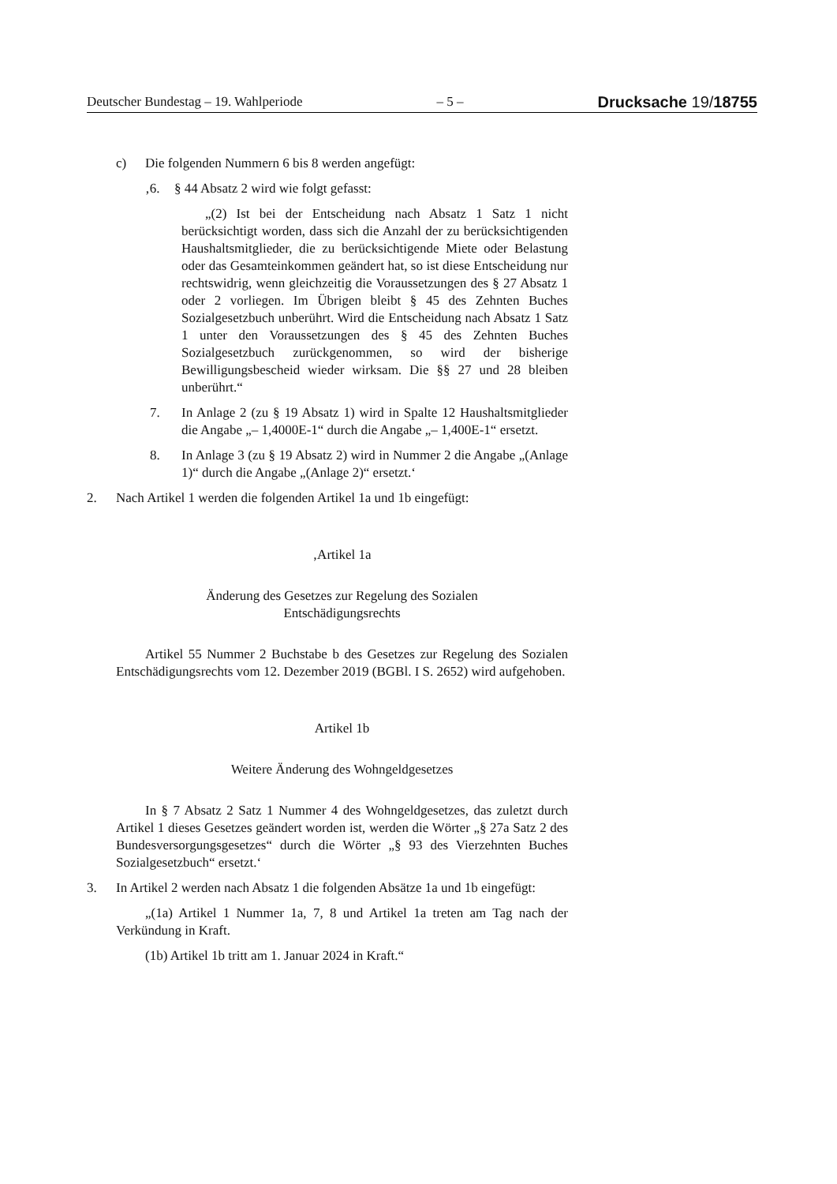Deutscher Bundestag – 19. Wahlperiode – 5 – Drucksache 19/18755
c) Die folgenden Nummern 6 bis 8 werden angefügt:
‚6. § 44 Absatz 2 wird wie folgt gefasst:
„(2) Ist bei der Entscheidung nach Absatz 1 Satz 1 nicht berücksichtigt worden, dass sich die Anzahl der zu berücksichtigenden Haushaltsmitglieder, die zu berücksichtigende Miete oder Belastung oder das Gesamteinkommen geändert hat, so ist diese Entscheidung nur rechtswidrig, wenn gleichzeitig die Voraussetzungen des § 27 Absatz 1 oder 2 vorliegen. Im Übrigen bleibt § 45 des Zehnten Buches Sozialgesetzbuch unberührt. Wird die Entscheidung nach Absatz 1 Satz 1 unter den Voraussetzungen des § 45 des Zehnten Buches Sozialgesetzbuch zurückgenommen, so wird der bisherige Bewilligungsbescheid wieder wirksam. Die §§ 27 und 28 bleiben unberührt.“
7. In Anlage 2 (zu § 19 Absatz 1) wird in Spalte 12 Haushaltsmitglieder die Angabe „– 1,4000E-1“ durch die Angabe „– 1,400E-1“ ersetzt.
8. In Anlage 3 (zu § 19 Absatz 2) wird in Nummer 2 die Angabe „(Anlage 1)“ durch die Angabe „(Anlage 2)“ ersetzt.‘
2. Nach Artikel 1 werden die folgenden Artikel 1a und 1b eingefügt:
‚Artikel 1a
Änderung des Gesetzes zur Regelung des Sozialen
Entschädigungsrechts
Artikel 55 Nummer 2 Buchstabe b des Gesetzes zur Regelung des Sozialen Entschädigungsrechts vom 12. Dezember 2019 (BGBl. I S. 2652) wird aufgehoben.
Artikel 1b
Weitere Änderung des Wohngeldgesetzes
In § 7 Absatz 2 Satz 1 Nummer 4 des Wohngeldgesetzes, das zuletzt durch Artikel 1 dieses Gesetzes geändert worden ist, werden die Wörter „§ 27a Satz 2 des Bundesversorgungsgesetzes“ durch die Wörter „§ 93 des Vierzehnten Buches Sozialgesetzbuch“ ersetzt.‘
3. In Artikel 2 werden nach Absatz 1 die folgenden Absätze 1a und 1b eingefügt:
„(1a) Artikel 1 Nummer 1a, 7, 8 und Artikel 1a treten am Tag nach der Verkündung in Kraft.
(1b) Artikel 1b tritt am 1. Januar 2024 in Kraft.“